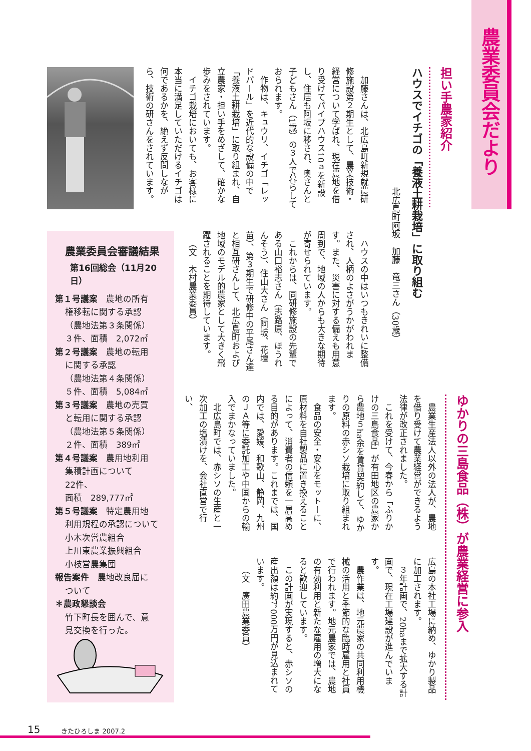農業委員会だより
担い手農家紹介
ハウスでイチゴの「養液土耕栽培」に取り組む
北広島町阿坂　加藤　竜三さん（30歳）
加藤さんは、北広島町新規就農研修施設第２期生として、農業技術・経営について学ばれ、現在農地を借り受けてパイプハウス10ａを新設し、住居も阿坂に移され、奥さんと子どもさん（1歳）の３人で暮らしておられます。
作物は、キュウリ、イチゴ「レッドパール」を近代的な設備の中で「養液土耕栽培」に取り組まれ、自立農家・担い手をめざして、確かな歩みをされています。
イチゴ栽培においても、お客様に本当に満足していただけるイチゴは何であるかを、絶えず反問しながら、技術の研さんをされています。
ハウスの中はいつもきれいに整備され、人柄のよさがうかがわれます。また、災害に対する備えも用意周到で、地域の人からも大きな期待が寄せられています。
これからは、同研修施設の先輩である山口裕志さん（志路原、ほうれんそう）、住山大さん（阿坂、花壇苗）、第３期生で研修中の平尾さん達と相互研さんして、北広島町および地域のモデル的農家として大きく飛躍されることを期待しています。
（文　木村農業委員）
ゆかりの三島食品（株）が農業経営に参入
農業生産法人以外の法人が、農地を借り受けて農業経営ができるよう法律が改正されました。
これを受けて、今春から「ふりかけの三島食品」が有田地区の農家から農地５ha余を賃貸契約して、ゆかりの原料の赤シソ栽培に取り組まれます。
食品の安全・安心をモットーに、原材料を自社製品に置き換えることによって、消費者の信頼を一層高める目的があります。これまでは、国内では、愛媛、和歌山、静岡、九州のＪＡ等に委託加工や中国からの輸入でまかなっていました。
北広島町では、赤シソの生産と一次加工の塩漬けを、会社直営で行い、
広島の本社工場に納め、ゆかり製品に加工されます。
３年計画で、20haまで拡大する計画で、現在工場建設が進んでいます。
農作業は、地元農家の共同利用機械の活用と季節的な臨時雇用と社員で行われます。地元農家では、農地の有効利用と新たな雇用の増大になると歓迎しています。
この計画が実現すると、赤シソの産出額は約7，000万円が見込まれています。
（文　廣田農業委員）
農業委員会審議結果
第16回総会（11月20日）
第１号議案　農地の所有
権移転に関する承認
（農地法第３条関係）
３件、面積　2,072㎡
第２号議案　農地の転用
に関する承認
（農地法第４条関係）
５件、面積　5,084㎡
第３号議案　農地の売買
と転用に関する承認
（農地法第５条関係）
２件、面積　389㎡
第４号議案　農用地利用
集積計画について
22件、
面積　289,777㎡
第５号議案　特定農用地
利用規程の承認について
小木次営農組合
上川東農業振興組合
小枝営農集団
報告案件　農地改良届に
ついて
＊農政懇談会
竹下町長を囲んで、意
見交換を行った。
15 きたひろしま 2007.2